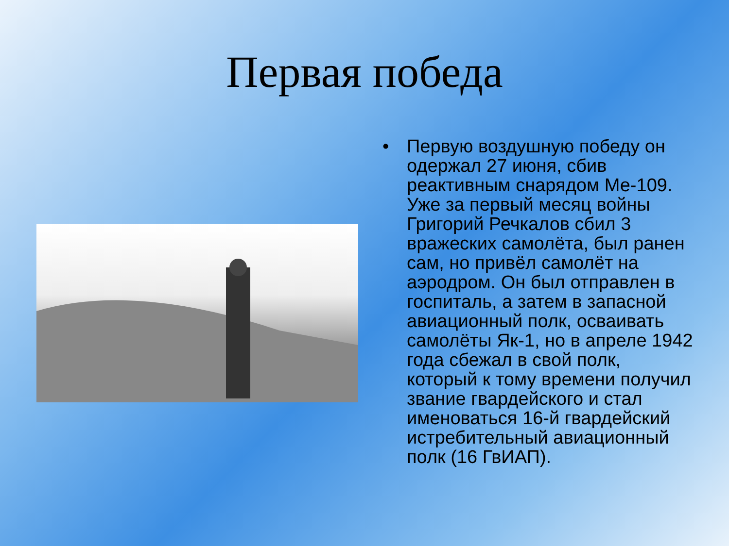Первая победа
• Первую воздушную победу он одержал 27 июня, сбив реактивным снарядом Ме-109. Уже за первый месяц войны Григорий Речкалов сбил 3 вражеских самолёта, был ранен сам, но привёл самолёт на аэродром. Он был отправлен в госпиталь, а затем в запасной авиационный полк, осваивать самолёты Як-1, но в апреле 1942 года сбежал в свой полк, который к тому времени получил звание гвардейского и стал именоваться 16-й гвардейский истребительный авиационный полк (16 ГвИАП).